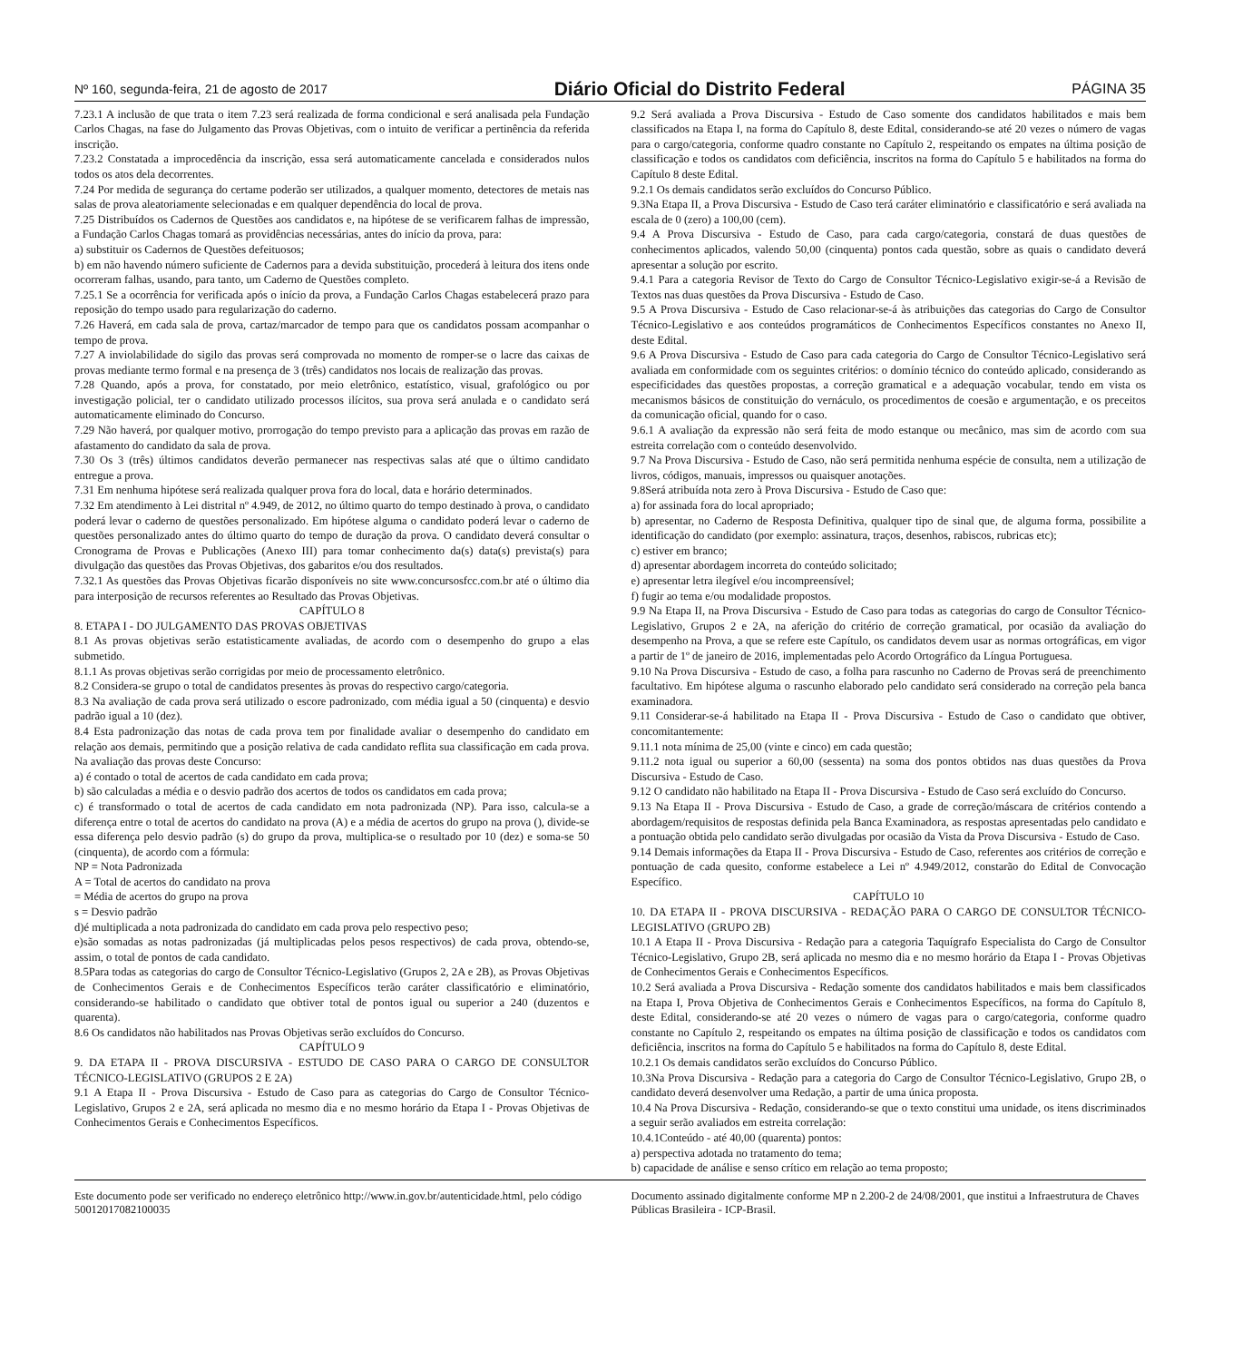Nº 160, segunda-feira, 21 de agosto de 2017 Diário Oficial do Distrito Federal PÁGINA 35
7.23.1 A inclusão de que trata o item 7.23 será realizada de forma condicional e será analisada pela Fundação Carlos Chagas, na fase do Julgamento das Provas Objetivas, com o intuito de verificar a pertinência da referida inscrição.
7.23.2 Constatada a improcedência da inscrição, essa será automaticamente cancelada e considerados nulos todos os atos dela decorrentes.
7.24 Por medida de segurança do certame poderão ser utilizados, a qualquer momento, detectores de metais nas salas de prova aleatoriamente selecionadas e em qualquer dependência do local de prova.
7.25 Distribuídos os Cadernos de Questões aos candidatos e, na hipótese de se verificarem falhas de impressão, a Fundação Carlos Chagas tomará as providências necessárias, antes do início da prova, para:
a) substituir os Cadernos de Questões defeituosos;
b) em não havendo número suficiente de Cadernos para a devida substituição, procederá à leitura dos itens onde ocorreram falhas, usando, para tanto, um Caderno de Questões completo.
7.25.1 Se a ocorrência for verificada após o início da prova, a Fundação Carlos Chagas estabelecerá prazo para reposição do tempo usado para regularização do caderno.
7.26 Haverá, em cada sala de prova, cartaz/marcador de tempo para que os candidatos possam acompanhar o tempo de prova.
7.27 A inviolabilidade do sigilo das provas será comprovada no momento de romper-se o lacre das caixas de provas mediante termo formal e na presença de 3 (três) candidatos nos locais de realização das provas.
7.28 Quando, após a prova, for constatado, por meio eletrônico, estatístico, visual, grafológico ou por investigação policial, ter o candidato utilizado processos ilícitos, sua prova será anulada e o candidato será automaticamente eliminado do Concurso.
7.29 Não haverá, por qualquer motivo, prorrogação do tempo previsto para a aplicação das provas em razão de afastamento do candidato da sala de prova.
7.30 Os 3 (três) últimos candidatos deverão permanecer nas respectivas salas até que o último candidato entregue a prova.
7.31 Em nenhuma hipótese será realizada qualquer prova fora do local, data e horário determinados.
7.32 Em atendimento à Lei distrital nº 4.949, de 2012, no último quarto do tempo destinado à prova, o candidato poderá levar o caderno de questões personalizado. Em hipótese alguma o candidato poderá levar o caderno de questões personalizado antes do último quarto do tempo de duração da prova. O candidato deverá consultar o Cronograma de Provas e Publicações (Anexo III) para tomar conhecimento da(s) data(s) prevista(s) para divulgação das questões das Provas Objetivas, dos gabaritos e/ou dos resultados.
7.32.1 As questões das Provas Objetivas ficarão disponíveis no site www.concursosfcc.com.br até o último dia para interposição de recursos referentes ao Resultado das Provas Objetivas.
CAPÍTULO 8
8. ETAPA I - DO JULGAMENTO DAS PROVAS OBJETIVAS
8.1 As provas objetivas serão estatisticamente avaliadas, de acordo com o desempenho do grupo a elas submetido.
8.1.1 As provas objetivas serão corrigidas por meio de processamento eletrônico.
8.2 Considera-se grupo o total de candidatos presentes às provas do respectivo cargo/categoria.
8.3 Na avaliação de cada prova será utilizado o escore padronizado, com média igual a 50 (cinquenta) e desvio padrão igual a 10 (dez).
8.4 Esta padronização das notas de cada prova tem por finalidade avaliar o desempenho do candidato em relação aos demais, permitindo que a posição relativa de cada candidato reflita sua classificação em cada prova. Na avaliação das provas deste Concurso:
a) é contado o total de acertos de cada candidato em cada prova;
b) são calculadas a média e o desvio padrão dos acertos de todos os candidatos em cada prova;
c) é transformado o total de acertos de cada candidato em nota padronizada (NP). Para isso, calcula-se a diferença entre o total de acertos do candidato na prova (A) e a média de acertos do grupo na prova (), divide-se essa diferença pelo desvio padrão (s) do grupo da prova, multiplica-se o resultado por 10 (dez) e soma-se 50 (cinquenta), de acordo com a fórmula:
NP = Nota Padronizada
A = Total de acertos do candidato na prova
= Média de acertos do grupo na prova
s = Desvio padrão
d)é multiplicada a nota padronizada do candidato em cada prova pelo respectivo peso;
e)são somadas as notas padronizadas (já multiplicadas pelos pesos respectivos) de cada prova, obtendo-se, assim, o total de pontos de cada candidato.
8.5Para todas as categorias do cargo de Consultor Técnico-Legislativo (Grupos 2, 2A e 2B), as Provas Objetivas de Conhecimentos Gerais e de Conhecimentos Específicos terão caráter classificatório e eliminatório, considerando-se habilitado o candidato que obtiver total de pontos igual ou superior a 240 (duzentos e quarenta).
8.6 Os candidatos não habilitados nas Provas Objetivas serão excluídos do Concurso.
CAPÍTULO 9
9. DA ETAPA II - PROVA DISCURSIVA - ESTUDO DE CASO PARA O CARGO DE CONSULTOR TÉCNICO-LEGISLATIVO (GRUPOS 2 E 2A)
9.1 A Etapa II - Prova Discursiva - Estudo de Caso para as categorias do Cargo de Consultor Técnico-Legislativo, Grupos 2 e 2A, será aplicada no mesmo dia e no mesmo horário da Etapa I - Provas Objetivas de Conhecimentos Gerais e Conhecimentos Específicos.
9.2 Será avaliada a Prova Discursiva - Estudo de Caso somente dos candidatos habilitados e mais bem classificados na Etapa I, na forma do Capítulo 8, deste Edital, considerando-se até 20 vezes o número de vagas para o cargo/categoria, conforme quadro constante no Capítulo 2, respeitando os empates na última posição de classificação e todos os candidatos com deficiência, inscritos na forma do Capítulo 5 e habilitados na forma do Capítulo 8 deste Edital.
9.2.1 Os demais candidatos serão excluídos do Concurso Público.
9.3Na Etapa II, a Prova Discursiva - Estudo de Caso terá caráter eliminatório e classificatório e será avaliada na escala de 0 (zero) a 100,00 (cem).
9.4 A Prova Discursiva - Estudo de Caso, para cada cargo/categoria, constará de duas questões de conhecimentos aplicados, valendo 50,00 (cinquenta) pontos cada questão, sobre as quais o candidato deverá apresentar a solução por escrito.
9.4.1 Para a categoria Revisor de Texto do Cargo de Consultor Técnico-Legislativo exigir-se-á a Revisão de Textos nas duas questões da Prova Discursiva - Estudo de Caso.
9.5 A Prova Discursiva - Estudo de Caso relacionar-se-á às atribuições das categorias do Cargo de Consultor Técnico-Legislativo e aos conteúdos programáticos de Conhecimentos Específicos constantes no Anexo II, deste Edital.
9.6 A Prova Discursiva - Estudo de Caso para cada categoria do Cargo de Consultor Técnico-Legislativo será avaliada em conformidade com os seguintes critérios: o domínio técnico do conteúdo aplicado, considerando as especificidades das questões propostas, a correção gramatical e a adequação vocabular, tendo em vista os mecanismos básicos de constituição do vernáculo, os procedimentos de coesão e argumentação, e os preceitos da comunicação oficial, quando for o caso.
9.6.1 A avaliação da expressão não será feita de modo estanque ou mecânico, mas sim de acordo com sua estreita correlação com o conteúdo desenvolvido.
9.7 Na Prova Discursiva - Estudo de Caso, não será permitida nenhuma espécie de consulta, nem a utilização de livros, códigos, manuais, impressos ou quaisquer anotações.
9.8Será atribuída nota zero à Prova Discursiva - Estudo de Caso que:
a) for assinada fora do local apropriado;
b) apresentar, no Caderno de Resposta Definitiva, qualquer tipo de sinal que, de alguma forma, possibilite a identificação do candidato (por exemplo: assinatura, traços, desenhos, rabiscos, rubricas etc);
c) estiver em branco;
d) apresentar abordagem incorreta do conteúdo solicitado;
e) apresentar letra ilegível e/ou incompreensível;
f) fugir ao tema e/ou modalidade propostos.
9.9 Na Etapa II, na Prova Discursiva - Estudo de Caso para todas as categorias do cargo de Consultor Técnico-Legislativo, Grupos 2 e 2A, na aferição do critério de correção gramatical, por ocasião da avaliação do desempenho na Prova, a que se refere este Capítulo, os candidatos devem usar as normas ortográficas, em vigor a partir de 1º de janeiro de 2016, implementadas pelo Acordo Ortográfico da Língua Portuguesa.
9.10 Na Prova Discursiva - Estudo de caso, a folha para rascunho no Caderno de Provas será de preenchimento facultativo. Em hipótese alguma o rascunho elaborado pelo candidato será considerado na correção pela banca examinadora.
9.11 Considerar-se-á habilitado na Etapa II - Prova Discursiva - Estudo de Caso o candidato que obtiver, concomitantemente:
9.11.1 nota mínima de 25,00 (vinte e cinco) em cada questão;
9.11.2 nota igual ou superior a 60,00 (sessenta) na soma dos pontos obtidos nas duas questões da Prova Discursiva - Estudo de Caso.
9.12 O candidato não habilitado na Etapa II - Prova Discursiva - Estudo de Caso será excluído do Concurso.
9.13 Na Etapa II - Prova Discursiva - Estudo de Caso, a grade de correção/máscara de critérios contendo a abordagem/requisitos de respostas definida pela Banca Examinadora, as respostas apresentadas pelo candidato e a pontuação obtida pelo candidato serão divulgadas por ocasião da Vista da Prova Discursiva - Estudo de Caso.
9.14 Demais informações da Etapa II - Prova Discursiva - Estudo de Caso, referentes aos critérios de correção e pontuação de cada quesito, conforme estabelece a Lei nº 4.949/2012, constarão do Edital de Convocação Específico.
CAPÍTULO 10
10. DA ETAPA II - PROVA DISCURSIVA - REDAÇÃO PARA O CARGO DE CONSULTOR TÉCNICO-LEGISLATIVO (GRUPO 2B)
10.1 A Etapa II - Prova Discursiva - Redação para a categoria Taquígrafo Especialista do Cargo de Consultor Técnico-Legislativo, Grupo 2B, será aplicada no mesmo dia e no mesmo horário da Etapa I - Provas Objetivas de Conhecimentos Gerais e Conhecimentos Específicos.
10.2 Será avaliada a Prova Discursiva - Redação somente dos candidatos habilitados e mais bem classificados na Etapa I, Prova Objetiva de Conhecimentos Gerais e Conhecimentos Específicos, na forma do Capítulo 8, deste Edital, considerando-se até 20 vezes o número de vagas para o cargo/categoria, conforme quadro constante no Capítulo 2, respeitando os empates na última posição de classificação e todos os candidatos com deficiência, inscritos na forma do Capítulo 5 e habilitados na forma do Capítulo 8, deste Edital.
10.2.1 Os demais candidatos serão excluídos do Concurso Público.
10.3Na Prova Discursiva - Redação para a categoria do Cargo de Consultor Técnico-Legislativo, Grupo 2B, o candidato deverá desenvolver uma Redação, a partir de uma única proposta.
10.4 Na Prova Discursiva - Redação, considerando-se que o texto constitui uma unidade, os itens discriminados a seguir serão avaliados em estreita correlação:
10.4.1Conteúdo - até 40,00 (quarenta) pontos:
a) perspectiva adotada no tratamento do tema;
b) capacidade de análise e senso crítico em relação ao tema proposto;
Este documento pode ser verificado no endereço eletrônico http://www.in.gov.br/autenticidade.html, pelo código 50012017082100035
Documento assinado digitalmente conforme MP n 2.200-2 de 24/08/2001, que institui a Infraestrutura de Chaves Públicas Brasileira - ICP-Brasil.